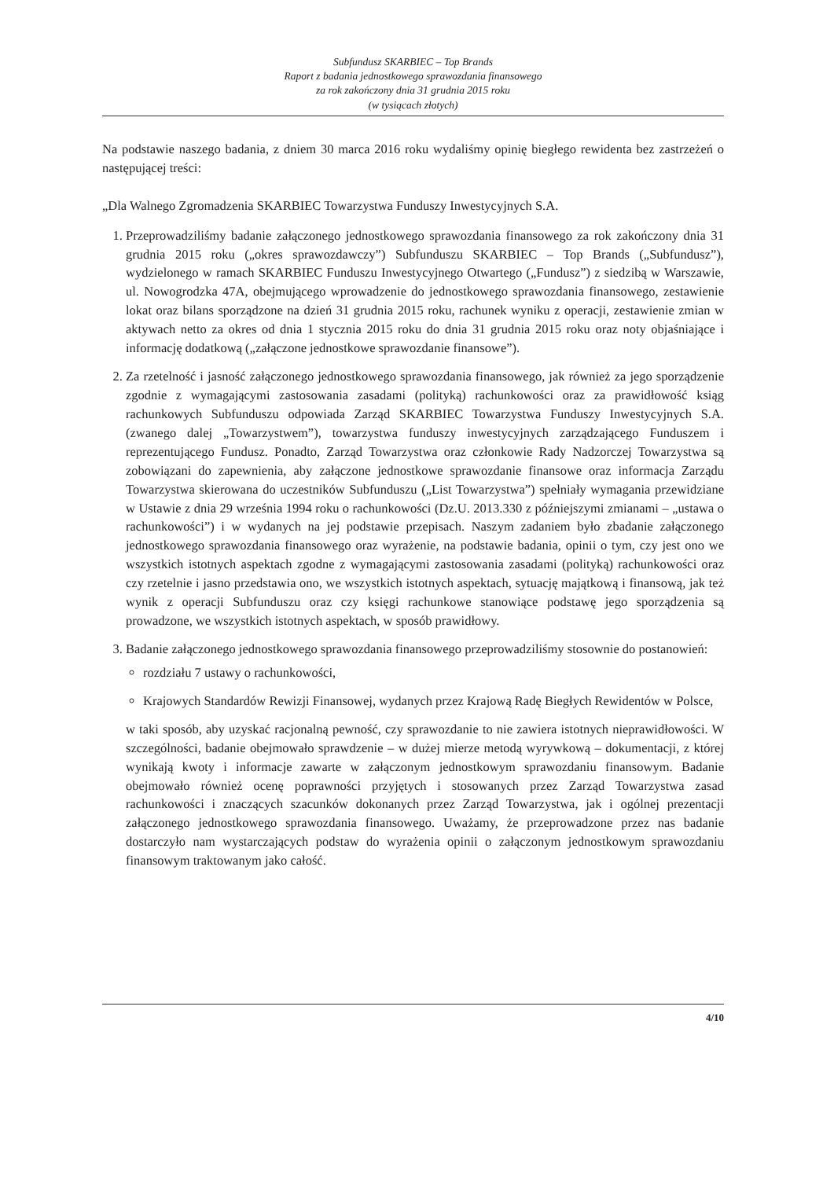Subfundusz SKARBIEC – Top Brands
Raport z badania jednostkowego sprawozdania finansowego
za rok zakończony dnia 31 grudnia 2015 roku
(w tysiącach złotych)
Na podstawie naszego badania, z dniem 30 marca 2016 roku wydaliśmy opinię biegłego rewidenta bez zastrzeżeń o następującej treści:
„Dla Walnego Zgromadzenia SKARBIEC Towarzystwa Funduszy Inwestycyjnych S.A.
1. Przeprowadziliśmy badanie załączonego jednostkowego sprawozdania finansowego za rok zakończony dnia 31 grudnia 2015 roku („okres sprawozdawczy”) Subfunduszu SKARBIEC – Top Brands („Subfundusz”), wydzielonego w ramach SKARBIEC Funduszu Inwestycyjnego Otwartego („Fundusz”) z siedzibą w Warszawie, ul. Nowogrodzka 47A, obejmującego wprowadzenie do jednostkowego sprawozdania finansowego, zestawienie lokat oraz bilans sporządzone na dzień 31 grudnia 2015 roku, rachunek wyniku z operacji, zestawienie zmian w aktywach netto za okres od dnia 1 stycznia 2015 roku do dnia 31 grudnia 2015 roku oraz noty objaśniające i informację dodatkową („załączone jednostkowe sprawozdanie finansowe”).
2. Za rzetelność i jasność załączonego jednostkowego sprawozdania finansowego, jak również za jego sporządzenie zgodnie z wymagającymi zastosowania zasadami (polityką) rachunkowości oraz za prawidłowość ksiąg rachunkowych Subfunduszu odpowiada Zarząd SKARBIEC Towarzystwa Funduszy Inwestycyjnych S.A. (zwanego dalej „Towarzystwem”), towarzystwa funduszy inwestycyjnych zarządzającego Funduszem i reprezentującego Fundusz. Ponadto, Zarząd Towarzystwa oraz członkowie Rady Nadzorczej Towarzystwa są zobowiązani do zapewnienia, aby załączone jednostkowe sprawozdanie finansowe oraz informacja Zarządu Towarzystwa skierowana do uczestników Subfunduszu („List Towarzystwa”) spełniały wymagania przewidziane w Ustawie z dnia 29 września 1994 roku o rachunkowości (Dz.U. 2013.330 z późniejszymi zmianami – „ustawa o rachunkowości”) i w wydanych na jej podstawie przepisach. Naszym zadaniem było zbadanie załączonego jednostkowego sprawozdania finansowego oraz wyrażenie, na podstawie badania, opinii o tym, czy jest ono we wszystkich istotnych aspektach zgodne z wymagającymi zastosowania zasadami (polityką) rachunkowości oraz czy rzetelnie i jasno przedstawia ono, we wszystkich istotnych aspektach, sytuację majątkową i finansową, jak też wynik z operacji Subfunduszu oraz czy księgi rachunkowe stanowiące podstawę jego sporządzenia są prowadzone, we wszystkich istotnych aspektach, w sposób prawidłowy.
3. Badanie załączonego jednostkowego sprawozdania finansowego przeprowadziliśmy stosownie do postanowień:
rozdziału 7 ustawy o rachunkowości,
Krajowych Standardów Rewizji Finansowej, wydanych przez Krajową Radę Biegłych Rewidentów w Polsce,
w taki sposób, aby uzyskać racjonalną pewność, czy sprawozdanie to nie zawiera istotnych nieprawidłowości. W szczególności, badanie obejmowało sprawdzenie – w dużej mierze metodą wyrywkową – dokumentacji, z której wynikają kwoty i informacje zawarte w załączonym jednostkowym sprawozdaniu finansowym. Badanie obejmowało również ocenę poprawności przyjętych i stosowanych przez Zarząd Towarzystwa zasad rachunkowości i znaczących szacunków dokonanych przez Zarząd Towarzystwa, jak i ogólnej prezentacji załączonego jednostkowego sprawozdania finansowego. Uważamy, że przeprowadzone przez nas badanie dostarczyło nam wystarczających podstaw do wyrażenia opinii o załączonym jednostkowym sprawozdaniu finansowym traktowanym jako całość.
4/10